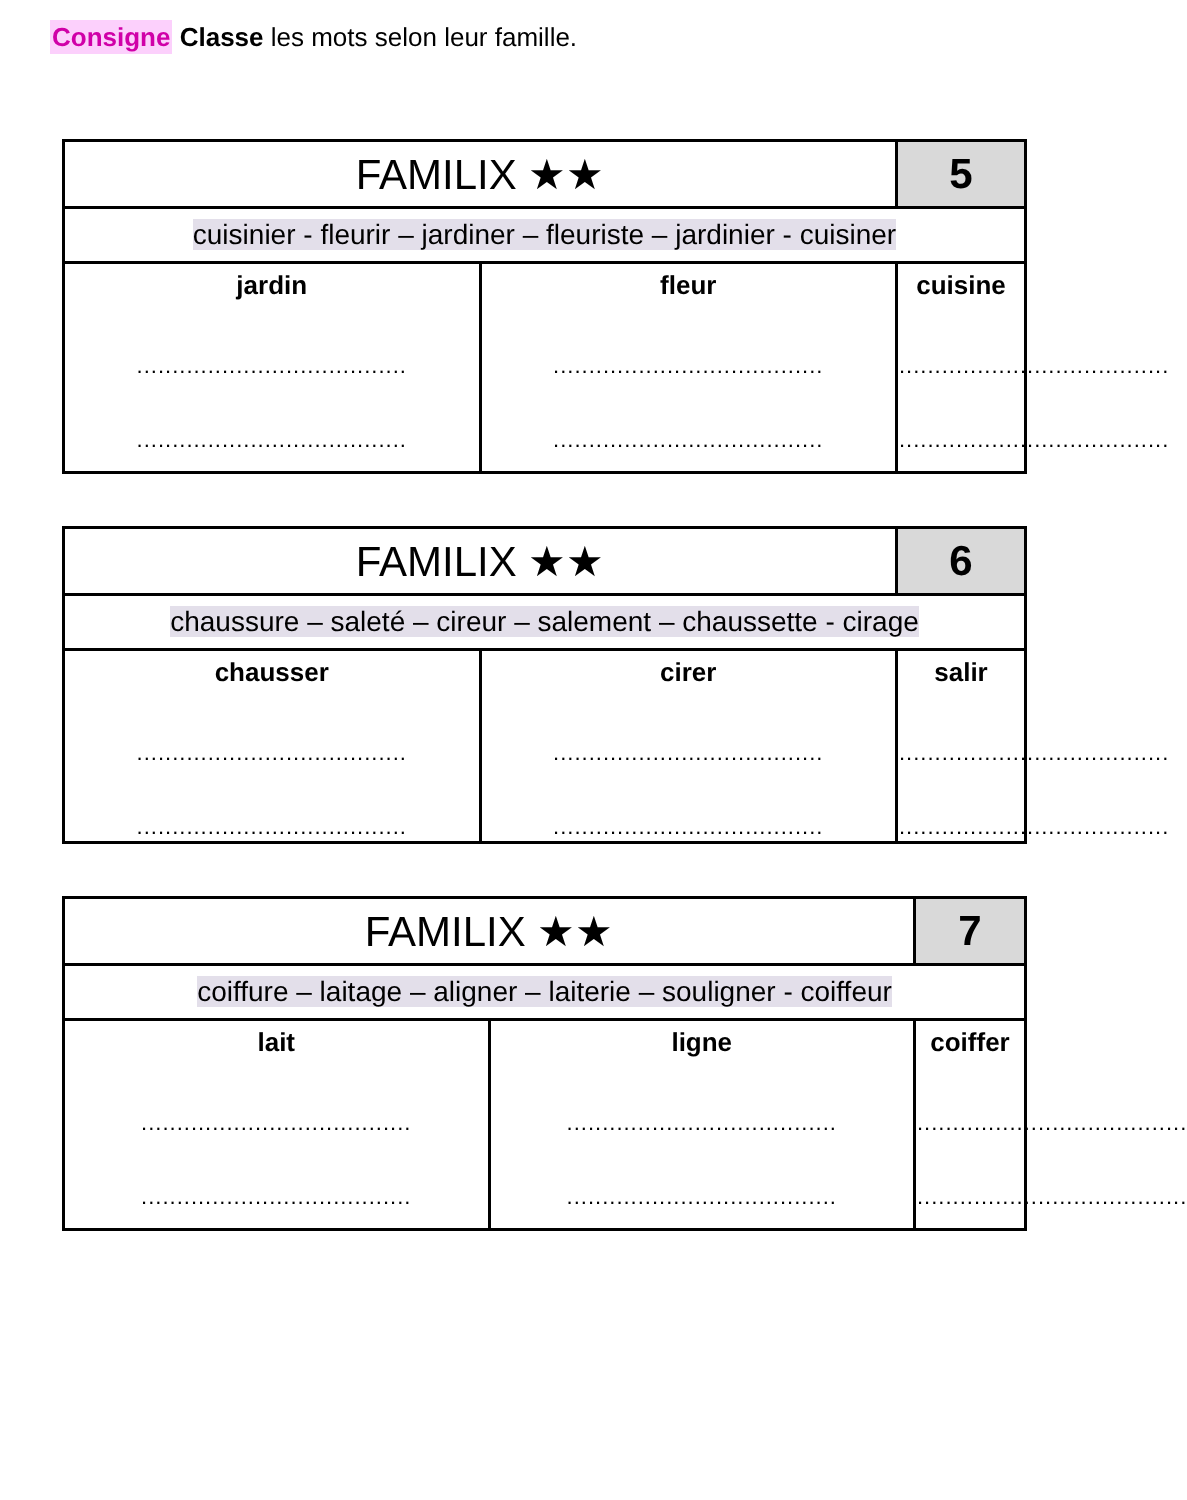Consigne Classe les mots selon leur famille.
| FAMILIX ★★ | | 5 |
| cuisinier - fleurir – jardiner – fleuriste – jardinier - cuisiner | | |
| jardin ...................................... ...................................... | fleur ...................................... ...................................... | cuisine ...................................... ...................................... |
| FAMILIX ★★ | | 6 |
| chaussure – saleté – cireur – salement – chaussette - cirage | | |
| chausser ...................................... ...................................... | cirer ...................................... ...................................... | salir ...................................... ...................................... |
| FAMILIX ★★ | | 7 |
| coiffure – laitage – aligner – laiterie – souligner - coiffeur | | |
| lait ...................................... ...................................... | ligne ...................................... ...................................... | coiffer ...................................... ...................................... |